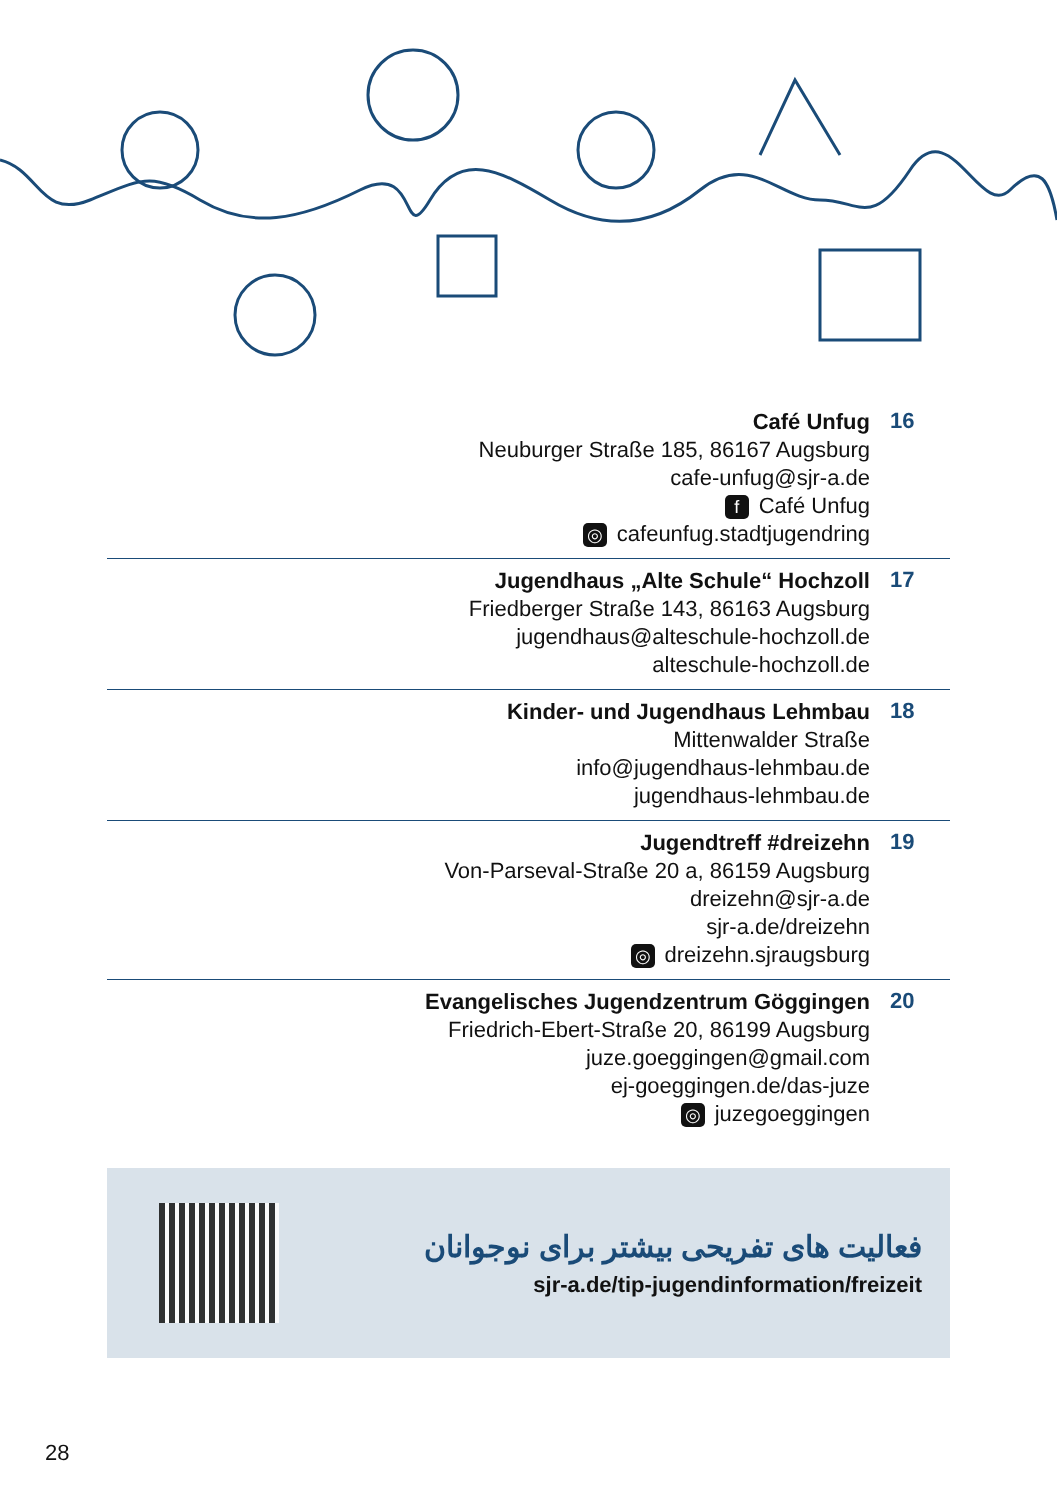Café Unfug
Neuburger Straße 185, 86167 Augsburg
cafe-unfug@sjr-a.de
f Café Unfug
◎ cafeunfug.stadtjugendring
16
Jugendhaus „Alte Schule“ Hochzoll
Friedberger Straße 143, 86163 Augsburg
jugendhaus@alteschule-hochzoll.de
alteschule-hochzoll.de
17
Kinder- und Jugendhaus Lehmbau
Mittenwalder Straße
info@jugendhaus-lehmbau.de
jugendhaus-lehmbau.de
18
Jugendtreff #dreizehn
Von-Parseval-Straße 20 a, 86159 Augsburg
dreizehn@sjr-a.de
sjr-a.de/dreizehn
◎ dreizehn.sjraugsburg
19
Evangelisches Jugendzentrum Göggingen
Friedrich-Ebert-Straße 20, 86199 Augsburg
juze.goeggingen@gmail.com
ej-goeggingen.de/das-juze
◎ juzegoeggingen
20
فعالیت های تفریحی بیشتر برای نوجوانان
sjr-a.de/tip-jugendinformation/freizeit
28